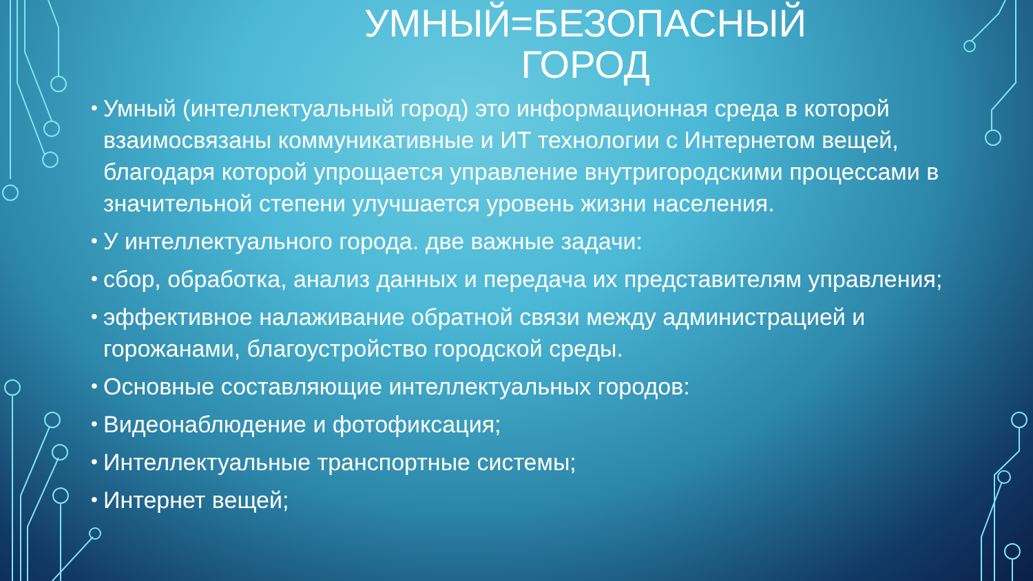УМНЫЙ=БЕЗОПАСНЫЙ
ГОРОД
• Умный (интеллектуальный город) это информационная среда в которой взаимосвязаны коммуникативные и ИТ технологии с Интернетом вещей, благодаря которой упрощается управление внутригородскими процессами в значительной степени улучшается уровень жизни населения.
• У интеллектуального города. две важные задачи:
• сбор, обработка, анализ данных и передача их представителям управления;
• эффективное налаживание обратной связи между администрацией и горожанами, благоустройство городской среды.
• Основные составляющие интеллектуальных городов:
• Видеонаблюдение и фотофиксация;
• Интеллектуальные транспортные системы;
• Интернет вещей;